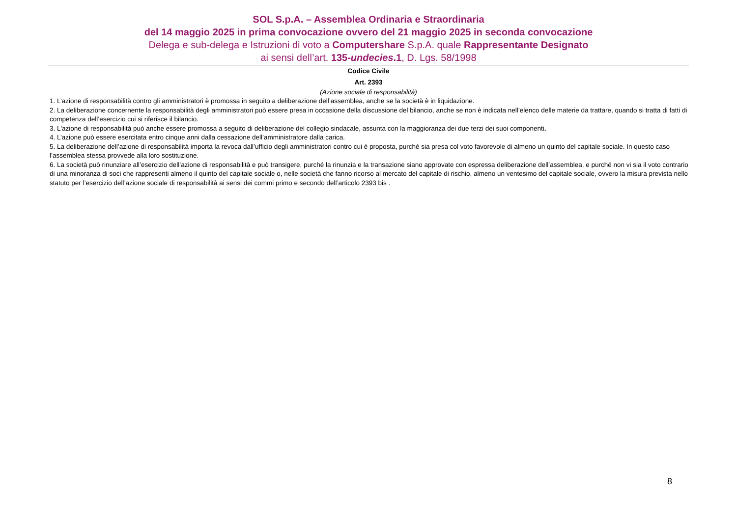SOL S.p.A. – Assemblea Ordinaria e Straordinaria
del 14 maggio 2025 in prima convocazione ovvero del 21 maggio 2025 in seconda convocazione
Delega e sub-delega e Istruzioni di voto a Computershare S.p.A. quale Rappresentante Designato
ai sensi dell’art. 135-undecies.1, D. Lgs. 58/1998
Codice Civile
Art. 2393
(Azione sociale di responsabilità)
1. L’azione di responsabilità contro gli amministratori è promossa in seguito a deliberazione dell’assemblea, anche se la società è in liquidazione.
2. La deliberazione concernente la responsabilità degli amministratori può essere presa in occasione della discussione del bilancio, anche se non è indicata nell’elenco delle materie da trattare, quando si tratta di fatti di competenza dell’esercizio cui si riferisce il bilancio.
3. L'azione di responsabilità può anche essere promossa a seguito di deliberazione del collegio sindacale, assunta con la maggioranza dei due terzi dei suoi componenti.
4. L’azione può essere esercitata entro cinque anni dalla cessazione dell’amministratore dalla carica.
5. La deliberazione dell’azione di responsabilità importa la revoca dall’ufficio degli amministratori contro cui è proposta, purché sia presa col voto favorevole di almeno un quinto del capitale sociale. In questo caso l’assemblea stessa provvede alla loro sostituzione.
6. La società può rinunziare all’esercizio dell’azione di responsabilità e può transigere, purché la rinunzia e la transazione siano approvate con espressa deliberazione dell’assemblea, e purché non vi sia il voto contrario di una minoranza di soci che rappresenti almeno il quinto del capitale sociale o, nelle società che fanno ricorso al mercato del capitale di rischio, almeno un ventesimo del capitale sociale, ovvero la misura prevista nello statuto per l’esercizio dell’azione sociale di responsabilità ai sensi dei commi primo e secondo dell’articolo 2393 bis .
8